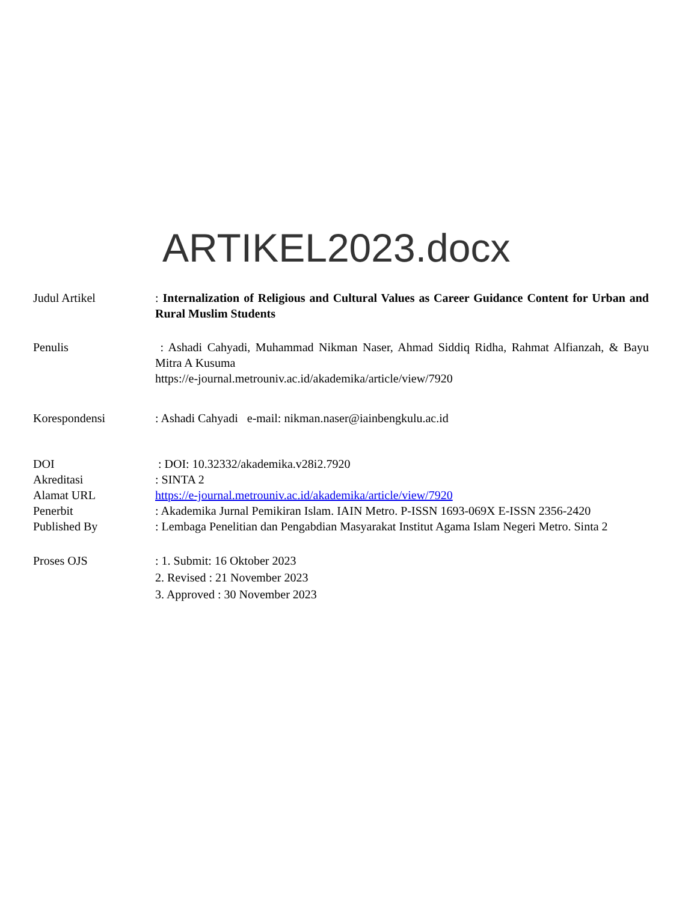ARTIKEL2023.docx
Judul Artikel : Internalization of Religious and Cultural Values as Career Guidance Content for Urban and Rural Muslim Students
Penulis : Ashadi Cahyadi, Muhammad Nikman Naser, Ahmad Siddiq Ridha, Rahmat Alfianzah, & Bayu Mitra A Kusuma
https://e-journal.metrouniv.ac.id/akademika/article/view/7920
Korespondensi : Ashadi Cahyadi e-mail: nikman.naser@iainbengkulu.ac.id
DOI : DOI: 10.32332/akademika.v28i2.7920
Akreditasi : SINTA 2
Alamat URL https://e-journal.metrouniv.ac.id/akademika/article/view/7920
Penerbit : Akademika Jurnal Pemikiran Islam. IAIN Metro. P-ISSN 1693-069X E-ISSN 2356-2420
Published By : Lembaga Penelitian dan Pengabdian Masyarakat Institut Agama Islam Negeri Metro. Sinta 2
Proses OJS : 1. Submit: 16 Oktober 2023
2. Revised : 21 November 2023
3. Approved : 30 November 2023